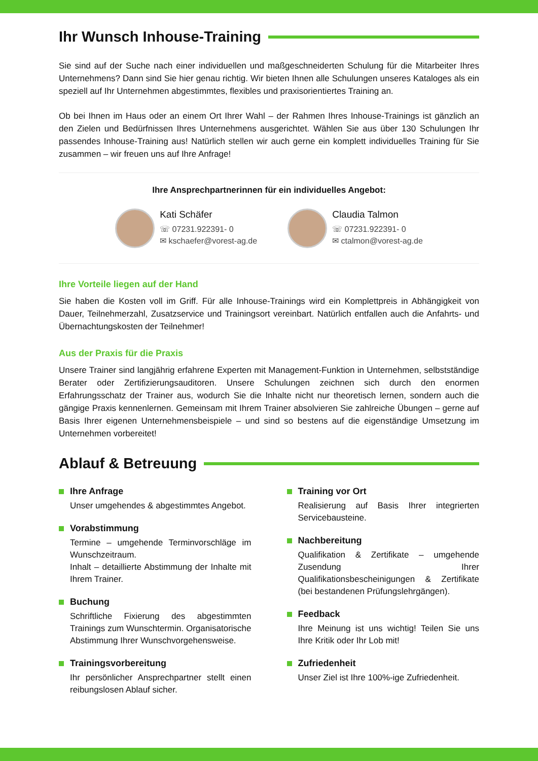Ihr Wunsch Inhouse-Training
Sie sind auf der Suche nach einer individuellen und maßgeschneiderten Schulung für die Mitarbeiter Ihres Unternehmens? Dann sind Sie hier genau richtig. Wir bieten Ihnen alle Schulungen unseres Kataloges als ein speziell auf Ihr Unternehmen abgestimmtes, flexibles und praxisorientiertes Training an.
Ob bei Ihnen im Haus oder an einem Ort Ihrer Wahl – der Rahmen Ihres Inhouse-Trainings ist gänzlich an den Zielen und Bedürfnissen Ihres Unternehmens ausgerichtet. Wählen Sie aus über 130 Schulungen Ihr passendes Inhouse-Training aus! Natürlich stellen wir auch gerne ein komplett individuelles Training für Sie zusammen – wir freuen uns auf Ihre Anfrage!
Ihre Ansprechpartnerinnen für ein individuelles Angebot:
Kati Schäfer
☏ 07231.922391- 0
✉ kschaefer@vorest-ag.de
Claudia Talmon
☏ 07231.922391- 0
✉ ctalmon@vorest-ag.de
Ihre Vorteile liegen auf der Hand
Sie haben die Kosten voll im Griff. Für alle Inhouse-Trainings wird ein Komplettpreis in Abhängigkeit von Dauer, Teilnehmerzahl, Zusatzservice und Trainingsort vereinbart. Natürlich entfallen auch die Anfahrts- und Übernachtungskosten der Teilnehmer!
Aus der Praxis für die Praxis
Unsere Trainer sind langjährig erfahrene Experten mit Management-Funktion in Unternehmen, selbstständige Berater oder Zertifizierungsauditoren. Unsere Schulungen zeichnen sich durch den enormen Erfahrungsschatz der Trainer aus, wodurch Sie die Inhalte nicht nur theoretisch lernen, sondern auch die gängige Praxis kennenlernen. Gemeinsam mit Ihrem Trainer absolvieren Sie zahlreiche Übungen – gerne auf Basis Ihrer eigenen Unternehmensbeispiele – und sind so bestens auf die eigenständige Umsetzung im Unternehmen vorbereitet!
Ablauf & Betreuung
Ihre Anfrage
Unser umgehendes & abgestimmtes Angebot.
Vorabstimmung
Termine – umgehende Terminvorschläge im Wunschzeitraum.
Inhalt – detaillierte Abstimmung der Inhalte mit Ihrem Trainer.
Buchung
Schriftliche Fixierung des abgestimmten Trainings zum Wunschtermin. Organisatorische Abstimmung Ihrer Wunschvorgehensweise.
Trainingsvorbereitung
Ihr persönlicher Ansprechpartner stellt einen reibungslosen Ablauf sicher.
Training vor Ort
Realisierung auf Basis Ihrer integrierten Servicebausteine.
Nachbereitung
Qualifikation & Zertifikate – umgehende Zusendung Ihrer Qualifikationsbescheinigungen & Zertifikate (bei bestandenen Prüfungslehrgängen).
Feedback
Ihre Meinung ist uns wichtig! Teilen Sie uns Ihre Kritik oder Ihr Lob mit!
Zufriedenheit
Unser Ziel ist Ihre 100%-ige Zufriedenheit.